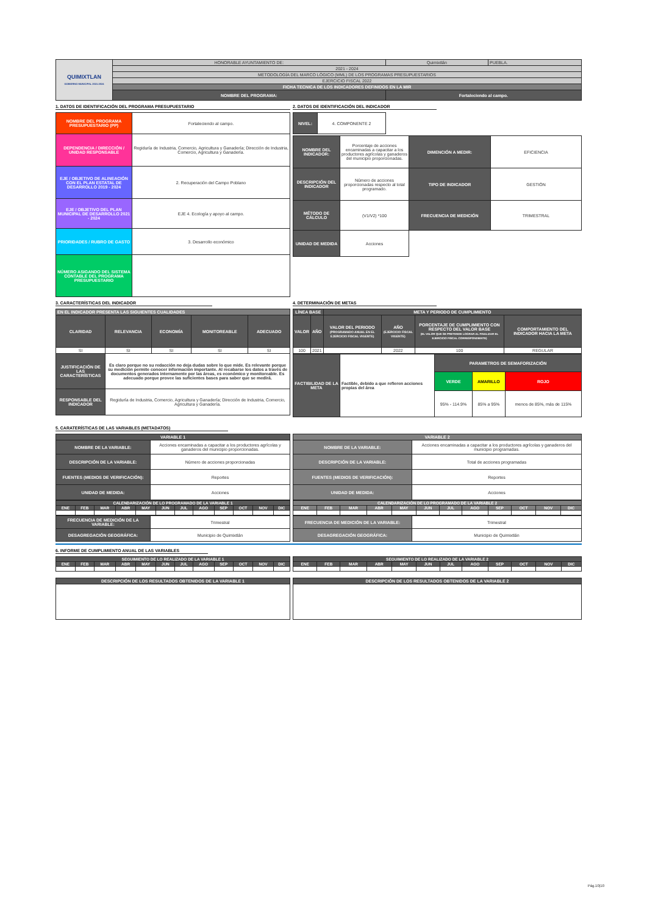| QUIMIXTLAN GOBIERNO MUNICIPAL 2021-2024 | HONORABLE AYUNTAMIENTO DE: | Quimixtlán | PUEBLA. |
| | 2021 - 2024 | | |
| | METODOLOGÍA DEL MARCO LÓGICO (MML) DE LOS PROGRAMAS PRESUPUESTARIOS | | |
| | EJERCICIO FISCAL 2022 | | |
| | FICHA TECNICA DE LOS INDICADORES DEFINIDOS EN LA MIR | | |
| | NOMBRE DEL PROGRAMA: | Fortaleciendo al campo. | |
1. DATOS DE IDENTIFICACIÓN DEL PROGRAMA PRESUPUESTARIO
| NOMBRE DEL PROGRAMA PRESUPUESTARIO (PP) | Fortaleciendo al campo. |
| DEPENDENCIA / DIRECCIÓN / UNIDAD RESPONSABLE | Regiduría de Industria, Comercio, Agricultura y Ganadería; Dirección de Industria, Comercio, Agricultura y Ganadería. |
| EJE / OBJETIVO DE ALINEACIÓN CON EL PLAN ESTATAL DE DESARROLLO 2019 - 2024 | 2. Recuperación del Campo Poblano |
| EJE / OBJETIVO DEL PLAN MUNICIPAL DE DESARROLLO 2021 - 2024 | EJE 4. Ecología y apoyo al campo. |
| PRIORIDADES / RUBRO DE GASTO | 3. Desarrollo económico |
| NÚMERO ASIGANDO DEL SISTEMA CONTABLE DEL PROGRAMA PRESUPUESTARIO | |
2. DATOS DE IDENTIFICACIÓN DEL INDICADOR
| NIVEL: | 4. COMPONENTE 2 |
| NOMBRE DEL INDICADOR: | Porcentaje de acciones encaminadas a capacitar a los productores agrícolas y ganaderos del municipio proporcionadas. | DIMENCIÓN A MEDIR: | EFICIENCIA |
| DESCRIPCIÓN DEL INDICADOR | Número de acciones proporcionadas respecto al total programado. | TIPO DE INDICADOR | GESTIÓN |
| MÉTODO DE CÁLCULO | (V1/V2) *100 | FRECUENCIA DE MEDICIÓN | TRIMESTRAL |
| UNIDAD DE MEDIDA | Acciones | | |
3. CARACTERÍSTICAS DEL INDICADOR
| EN EL INDICADOR PRESENTA LAS SIGUIENTES CUALIDADES | | | | |
| CLARIDAD | RELEVANCIA | ECONOMÍA | MONITOREABLE | ADECUADO |
| SI | SI | SI | SI | SI |
| JUSTIFICACIÓN DE LAS CARACTERÍSTICAS | Es claro porque no su redacción no deja dudas sobre lo que mide. Es relevante porque su medición permite conocer información importante. Al recabarse los datos a través de documentos generados internamente por las áreas, es económico y monitoreable. Es adecuado porque provee las suficientes bases para saber que se medirá. | | | |
| RESPONSABLE DEL INDICADOR | Regiduría de Industria, Comercio, Agricultura y Ganadería; Dirección de Industria, Comercio, Agricultura y Ganadería. | | | |
4. DETERMINACIÓN DE METAS
| LÍNEA BASE | | META Y PERIODO DE CUMPLIMIENTO | | | |
| VALOR | AÑO | VALOR DEL PERIODO (PROGRAMADO ANUAL EN EL EJERCICIO FISCAL VIGENTE) | AÑO (EJERCICIO FISCAL VIGENTE) | PORCENTAJE DE CUMPLIMIENTO CON RESPECTO DEL VALOR BASE (EL VALOR QUE SE PRETENDE LOGRAR AL FINALIZAR EL EJERCICIO FISCAL CORRESPONDIENTE) | COMPORTAMIENTO DEL INDICADOR HACIA LA META |
| 100 | 2021 | | 2022 | 100 | REGULAR |
| FACTIBILIDAD DE LA META | Factible, debido a que refieren acciones propias del área | PARAMETROS DE SEMAFORIZACIÓN | | |
| | | VERDE | AMARILLO | ROJO |
| | | 95% - 114.9% | 85% a 95% | menos de 85%, más de 115% |
5. CARATERÍSTICAS DE LAS VARIABLES (METADATOS)
| VARIABLE 1 | |
| NOMBRE DE LA VARIABLE: | Acciones encaminadas a capacitar a los productores agrícolas y ganaderos del municipio proporcionadas. |
| DESCRIPCIÓN DE LA VARIABLE: | Número de acciones proporcionadas |
| FUENTES (MEDIOS DE VERIFICACIÓN): | Reportes |
| UNIDAD DE MEDIDA: | Acciones |
| CALENDARIZACIÓN DE LO PROGRAMADO DE LA VARIABLE 1 | | | | | | | | | | | |
| ENE | FEB | MAR | ABR | MAY | JUN | JUL | AGO | SEP | OCT | NOV | DIC |
| FRECUENCIA DE MEDICIÓN DE LA VARIABLE: | Trimestral |
| DESAGREGACIÓN GEOGRÁFICA: | Municipio de Quimixtlán |
| VARIABLE 2 | |
| NOMBRE DE LA VARIABLE: | Acciones encaminadas a capacitar a los productores agrícolas y ganaderos del municipio programadas. |
| DESCRIPCIÓN DE LA VARIABLE: | Total de acciones programadas |
| FUENTES (MEDIOS DE VERIFICACIÓN): | Reportes |
| UNIDAD DE MEDIDA: | Acciones |
| CALENDARIZACIÓN DE LO PROGRAMADO DE LA VARIABLE 2 | | | | | | | | | | | |
| ENE | FEB | MAR | ABR | MAY | JUN | JUL | AGO | SEP | OCT | NOV | DIC |
| FRECUENCIA DE MEDICIÓN DE LA VARIABLE: | Trimestral |
| DESAGREGACIÓN GEOGRÁFICA: | Municipio de Quimixtlán |
6. INFORME DE CUMPLIMIENTO ANUAL DE LAS VARIABLES
| SEGUIMIENTO DE LO REALIZADO DE LA VARIABLE 1 | | | | | | | | | | | |
| ENE | FEB | MAR | ABR | MAY | JUN | JUL | AGO | SEP | OCT | NOV | DIC |
| DESCRIPCIÓN DE LOS RESULTADOS OBTENIDOS DE LA VARIABLE 1 |
| SEGUIMIENTO DE LO REALIZADO DE LA VARIABLE 2 | | | | | | | | | | | |
| ENE | FEB | MAR | ABR | MAY | JUN | JUL | AGO | SEP | OCT | NOV | DIC |
| DESCRIPCIÓN DE LOS RESULTADOS OBTENIDOS DE LA VARIABLE 2 |
Pág.10|10